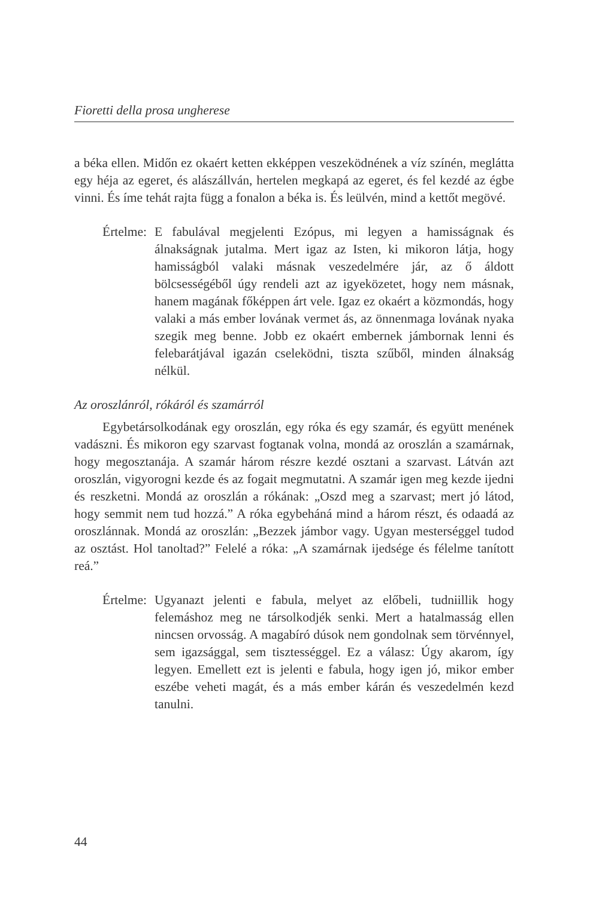Fioretti della prosa ungherese
a béka ellen. Midőn ez okaért ketten ekképpen veszeködnének a víz színén, meglátta egy héja az egeret, és alászállván, hertelen megkapá az egeret, és fel kezdé az égbe vinni. És íme tehát rajta függ a fonalon a béka is. És leülvén, mind a kettőt megövé.
Értelme:
E fabulával megjelenti Ezópus, mi legyen a hamisságnak és álnakságnak jutalma. Mert igaz az Isten, ki mikoron látja, hogy hamisságból valaki másnak veszedelmére jár, az ő áldott bölcsességéből úgy rendeli azt az igyeközetet, hogy nem másnak, hanem magának főképpen árt vele. Igaz ez okaért a közmondás, hogy valaki a más ember lovának vermet ás, az önnenmaga lovának nyaka szegik meg benne. Jobb ez okaért embernek jámbornak lenni és felebarátjával igazán cseleködni, tiszta szűből, minden álnakság nélkül.
Az oroszlánról, rókáról és szamárról
Egybetársolkodának egy oroszlán, egy róka és egy szamár, és együtt menének vadászni. És mikoron egy szarvast fogtanak volna, mondá az oroszlán a szamárnak, hogy megosztanája. A szamár három részre kezdé osztani a szarvast. Látván azt oroszlán, vigyorogni kezde és az fogait megmutatni. A szamár igen meg kezde ijedni és reszketni. Mondá az oroszlán a rókának: „Oszd meg a szarvast; mert jó látod, hogy semmit nem tud hozzá.” A róka egybeháná mind a három részt, és odaadá az oroszlánnak. Mondá az oroszlán: „Bezzek jámbor vagy. Ugyan mesterséggel tudod az osztást. Hol tanoltad?” Felelé a róka: „A szamárnak ijedsége és félelme tanított reá.”
Értelme:
Ugyanazt jelenti e fabula, melyet az előbeli, tudniillik hogy felemáshoz meg ne társolkodjék senki. Mert a hatalmasság ellen nincsen orvosság. A magabíró dúsok nem gondolnak sem törvénnyel, sem igazsággal, sem tisztességgel. Ez a válasz: Úgy akarom, így legyen. Emellett ezt is jelenti e fabula, hogy igen jó, mikor ember eszébe veheti magát, és a más ember kárán és veszedelmén kezd tanulni.
44